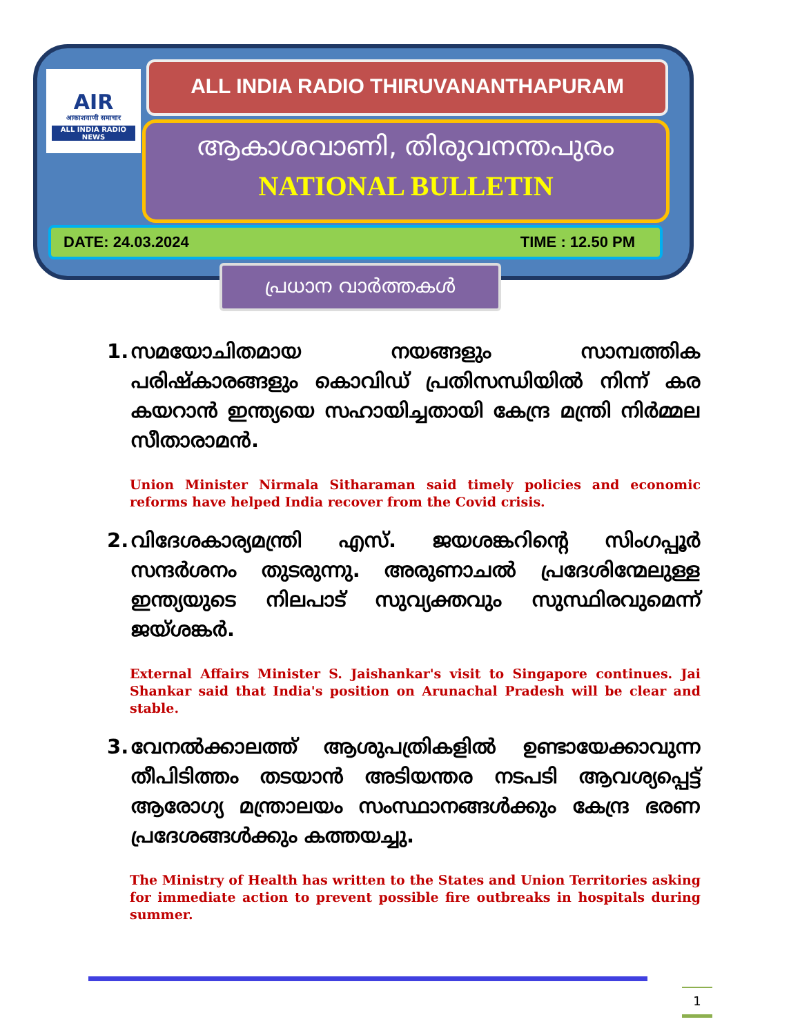AIR
आकाशवाणी समाचार
ALL INDIA RADIO NEWS
ALL INDIA RADIO THIRUVANANTHAPURAM
ആകാശവാണി, തിരുവനന്തപുരം
NATIONAL BULLETIN
DATE: 24.03.2024 TIME : 12.50 PM
പ്രധാന വാർത്തകൾ
1. സമയോചിതമായ നയങ്ങളും സാമ്പത്തിക പരിഷ്കാരങ്ങളും കൊവിഡ് പ്രതിസന്ധിയിൽ നിന്ന് കര കയറാൻ ഇന്ത്യയെ സഹായിച്ചതായി കേന്ദ്ര മന്ത്രി നിർമ്മല സീതാരാമൻ.
Union Minister Nirmala Sitharaman said timely policies and economic reforms have helped India recover from the Covid crisis.
2. വിദേശകാര്യമന്ത്രി എസ്. ജയശങ്കറിന്റെ സിംഗപ്പൂർ സന്ദർശനം തുടരുന്നു. അരുണാചൽ പ്രദേശിന്മേലുള്ള ഇന്ത്യയുടെ നിലപാട് സുവ്യക്തവും സുസ്ഥിരവുമെന്ന് ജയ്ശങ്കർ.
External Affairs Minister S. Jaishankar's visit to Singapore continues. Jai Shankar said that India's position on Arunachal Pradesh will be clear and stable.
3. വേനൽക്കാലത്ത് ആശുപത്രികളിൽ ഉണ്ടായേക്കാവുന്ന തീപിടിത്തം തടയാൻ അടിയന്തര നടപടി ആവശ്യപ്പെട്ട് ആരോഗ്യ മന്ത്രാലയം സംസ്ഥാനങ്ങൾക്കും കേന്ദ്ര ഭരണ പ്രദേശങ്ങൾക്കും കത്തയച്ചു.
The Ministry of Health has written to the States and Union Territories asking for immediate action to prevent possible fire outbreaks in hospitals during summer.
1